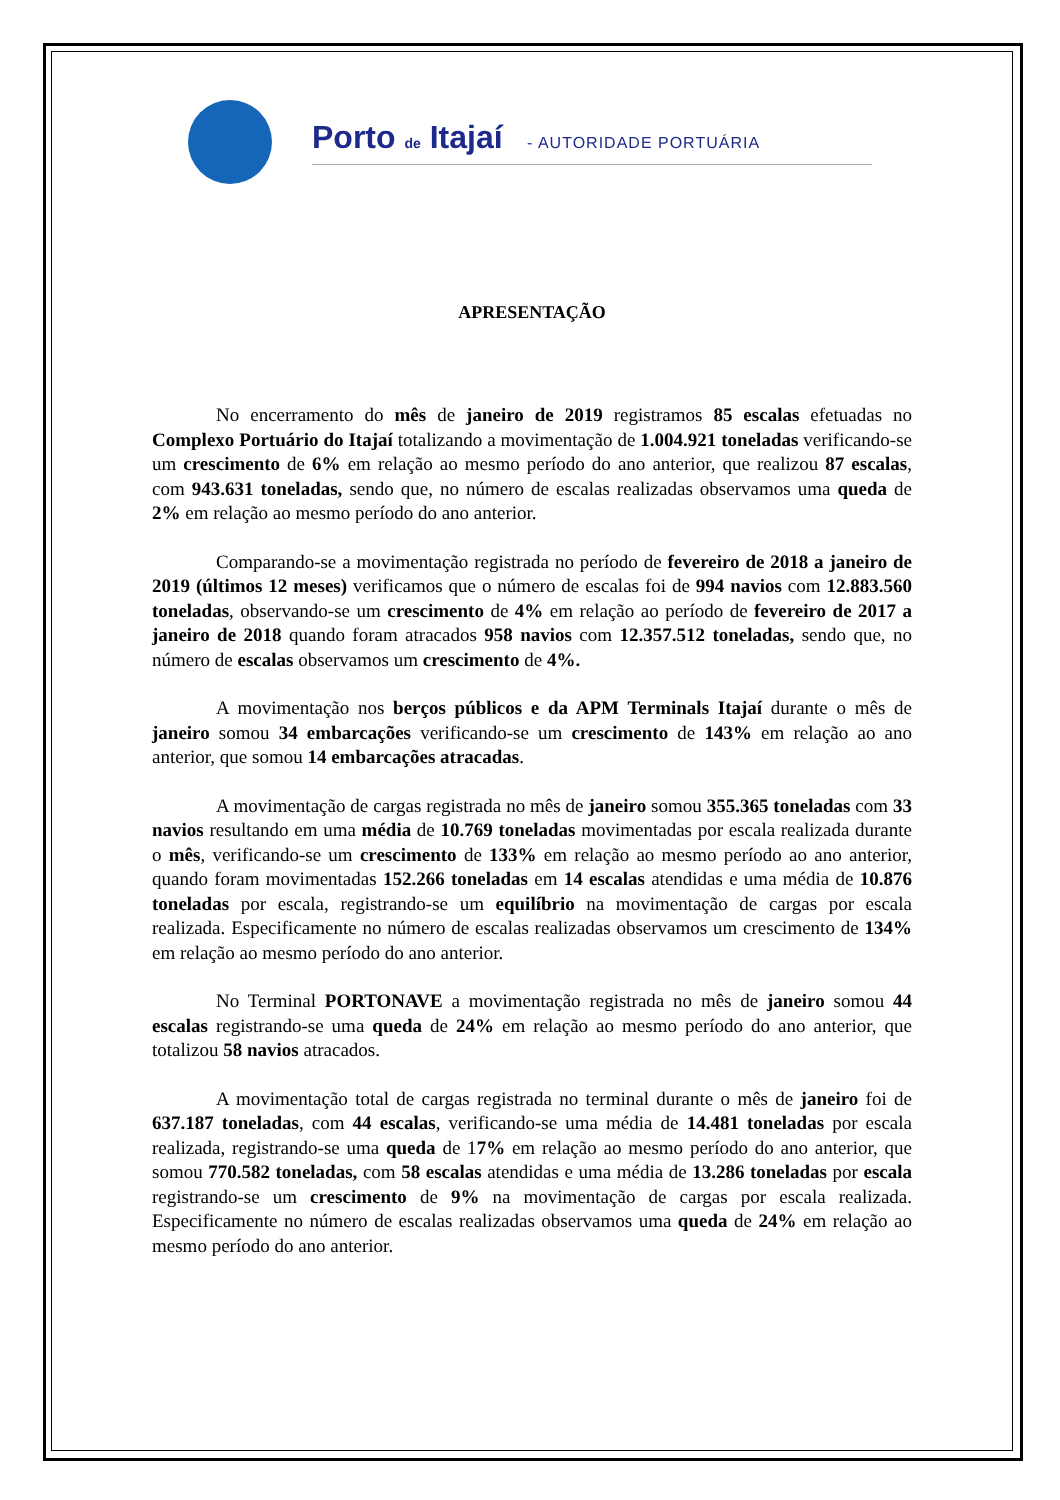Porto de Itajaí - AUTORIDADE PORTUÁRIA
APRESENTAÇÃO
No encerramento do mês de janeiro de 2019 registramos 85 escalas efetuadas no Complexo Portuário do Itajaí totalizando a movimentação de 1.004.921 toneladas verificando-se um crescimento de 6% em relação ao mesmo período do ano anterior, que realizou 87 escalas, com 943.631 toneladas, sendo que, no número de escalas realizadas observamos uma queda de 2% em relação ao mesmo período do ano anterior.
Comparando-se a movimentação registrada no período de fevereiro de 2018 a janeiro de 2019 (últimos 12 meses) verificamos que o número de escalas foi de 994 navios com 12.883.560 toneladas, observando-se um crescimento de 4% em relação ao período de fevereiro de 2017 a janeiro de 2018 quando foram atracados 958 navios com 12.357.512 toneladas, sendo que, no número de escalas observamos um crescimento de 4%.
A movimentação nos berços públicos e da APM Terminals Itajaí durante o mês de janeiro somou 34 embarcações verificando-se um crescimento de 143% em relação ao ano anterior, que somou 14 embarcações atracadas.
A movimentação de cargas registrada no mês de janeiro somou 355.365 toneladas com 33 navios resultando em uma média de 10.769 toneladas movimentadas por escala realizada durante o mês, verificando-se um crescimento de 133% em relação ao mesmo período ao ano anterior, quando foram movimentadas 152.266 toneladas em 14 escalas atendidas e uma média de 10.876 toneladas por escala, registrando-se um equilíbrio na movimentação de cargas por escala realizada. Especificamente no número de escalas realizadas observamos um crescimento de 134% em relação ao mesmo período do ano anterior.
No Terminal PORTONAVE a movimentação registrada no mês de janeiro somou 44 escalas registrando-se uma queda de 24% em relação ao mesmo período do ano anterior, que totalizou 58 navios atracados.
A movimentação total de cargas registrada no terminal durante o mês de janeiro foi de 637.187 toneladas, com 44 escalas, verificando-se uma média de 14.481 toneladas por escala realizada, registrando-se uma queda de 17% em relação ao mesmo período do ano anterior, que somou 770.582 toneladas, com 58 escalas atendidas e uma média de 13.286 toneladas por escala registrando-se um crescimento de 9% na movimentação de cargas por escala realizada. Especificamente no número de escalas realizadas observamos uma queda de 24% em relação ao mesmo período do ano anterior.